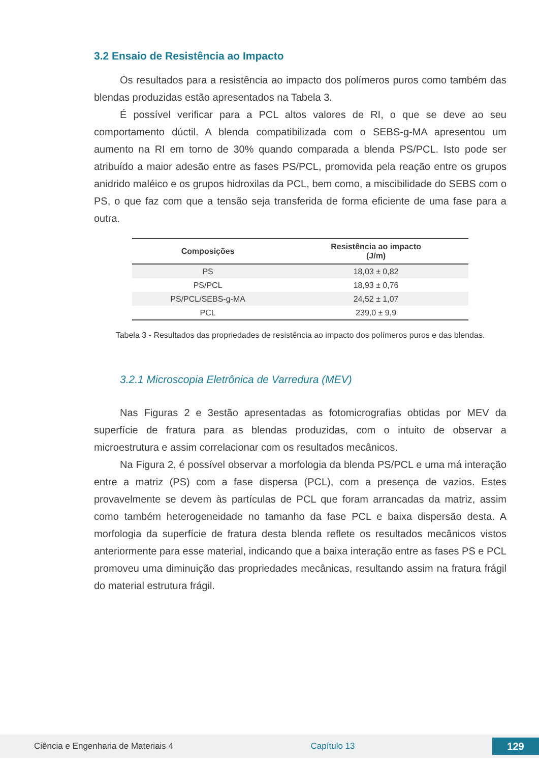3.2 Ensaio de Resistência ao Impacto
Os resultados para a resistência ao impacto dos polímeros puros como também das blendas produzidas estão apresentados na Tabela 3.
É possível verificar para a PCL altos valores de RI, o que se deve ao seu comportamento dúctil. A blenda compatibilizada com o SEBS-g-MA apresentou um aumento na RI em torno de 30% quando comparada a blenda PS/PCL. Isto pode ser atribuído a maior adesão entre as fases PS/PCL, promovida pela reação entre os grupos anidrido maléico e os grupos hidroxilas da PCL, bem como, a miscibilidade do SEBS com o PS, o que faz com que a tensão seja transferida de forma eficiente de uma fase para a outra.
| Composições | Resistência ao impacto (J/m) |
| --- | --- |
| PS | 18,03 ± 0,82 |
| PS/PCL | 18,93 ± 0,76 |
| PS/PCL/SEBS-g-MA | 24,52 ± 1,07 |
| PCL | 239,0 ± 9,9 |
Tabela 3 - Resultados das propriedades de resistência ao impacto dos polímeros puros e das blendas.
3.2.1 Microscopia Eletrônica de Varredura (MEV)
Nas Figuras 2 e 3estão apresentadas as fotomicrografias obtidas por MEV da superfície de fratura para as blendas produzidas, com o intuito de observar a microestrutura e assim correlacionar com os resultados mecânicos.
Na Figura 2, é possível observar a morfologia da blenda PS/PCL e uma má interação entre a matriz (PS) com a fase dispersa (PCL), com a presença de vazios. Estes provavelmente se devem às partículas de PCL que foram arrancadas da matriz, assim como também heterogeneidade no tamanho da fase PCL e baixa dispersão desta. A morfologia da superfície de fratura desta blenda reflete os resultados mecânicos vistos anteriormente para esse material, indicando que a baixa interação entre as fases PS e PCL promoveu uma diminuição das propriedades mecânicas, resultando assim na fratura frágil do material estrutura frágil.
Ciência e Engenharia de Materiais 4 Capítulo 13 129